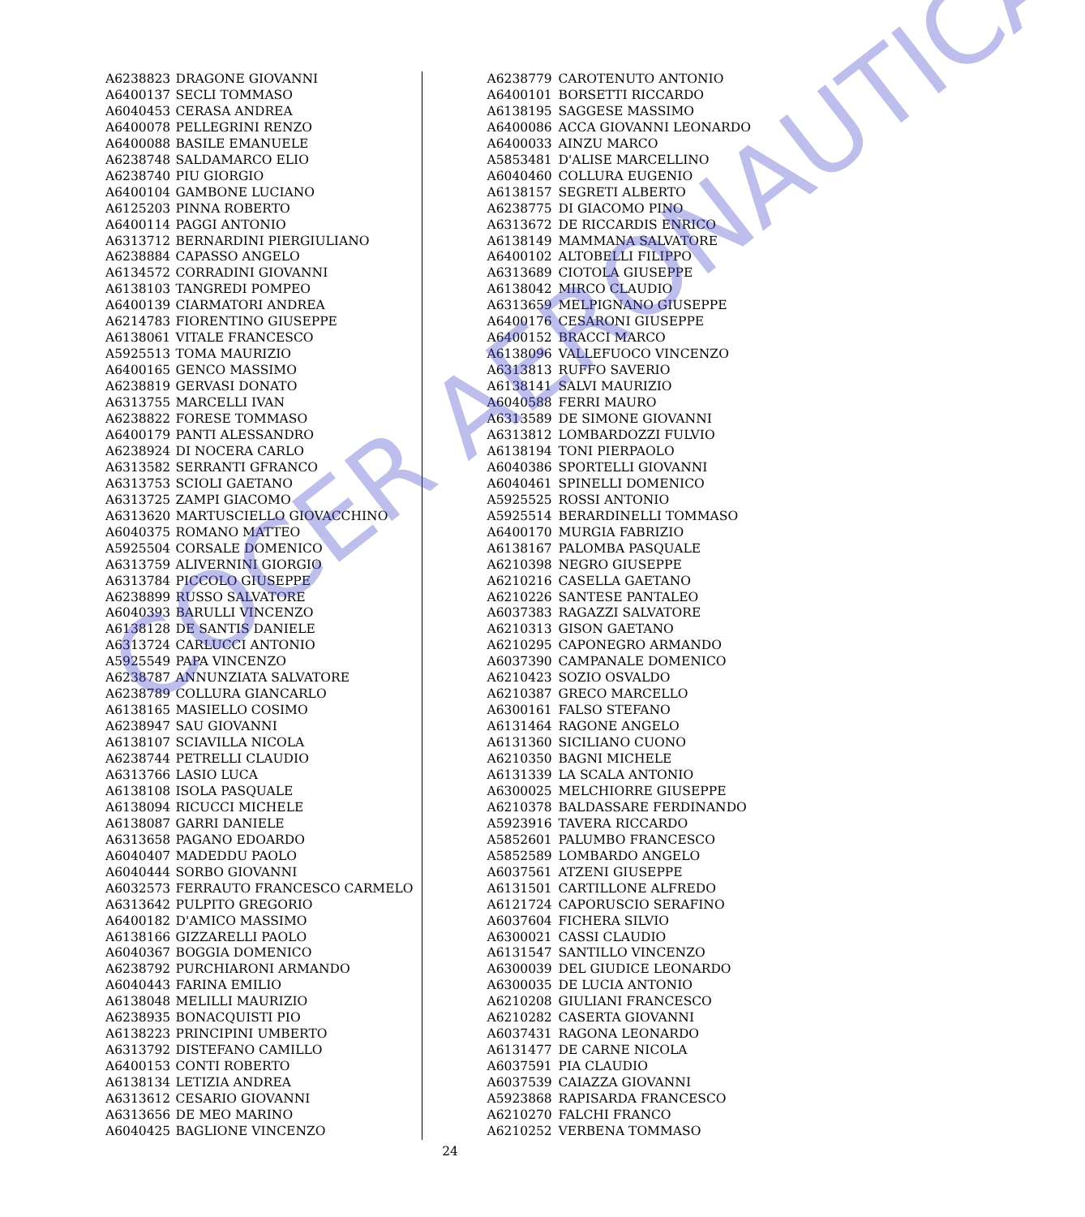| A6238823 | DRAGONE GIOVANNI |
| A6400137 | SECLI TOMMASO |
| A6040453 | CERASA ANDREA |
| A6400078 | PELLEGRINI RENZO |
| A6400088 | BASILE EMANUELE |
| A6238748 | SALDAMARCO ELIO |
| A6238740 | PIU GIORGIO |
| A6400104 | GAMBONE LUCIANO |
| A6125203 | PINNA ROBERTO |
| A6400114 | PAGGI ANTONIO |
| A6313712 | BERNARDINI PIERGIULIANO |
| A6238884 | CAPASSO ANGELO |
| A6134572 | CORRADINI GIOVANNI |
| A6138103 | TANGREDI POMPEO |
| A6400139 | CIARMATORI ANDREA |
| A6214783 | FIORENTINO GIUSEPPE |
| A6138061 | VITALE FRANCESCO |
| A5925513 | TOMA MAURIZIO |
| A6400165 | GENCO MASSIMO |
| A6238819 | GERVASI DONATO |
| A6313755 | MARCELLI IVAN |
| A6238822 | FORESE TOMMASO |
| A6400179 | PANTI ALESSANDRO |
| A6238924 | DI NOCERA CARLO |
| A6313582 | SERRANTI GFRANCO |
| A6313753 | SCIOLI GAETANO |
| A6313725 | ZAMPI GIACOMO |
| A6313620 | MARTUSCIELLO GIOVACCHINO |
| A6040375 | ROMANO MATTEO |
| A5925504 | CORSALE DOMENICO |
| A6313759 | ALIVERNINI GIORGIO |
| A6313784 | PICCOLO GIUSEPPE |
| A6238899 | RUSSO SALVATORE |
| A6040393 | BARULLI VINCENZO |
| A6138128 | DE SANTIS DANIELE |
| A6313724 | CARLUCCI ANTONIO |
| A5925549 | PAPA VINCENZO |
| A6238787 | ANNUNZIATA SALVATORE |
| A6238789 | COLLURA GIANCARLO |
| A6138165 | MASIELLO COSIMO |
| A6238947 | SAU GIOVANNI |
| A6138107 | SCIAVILLA NICOLA |
| A6238744 | PETRELLI CLAUDIO |
| A6313766 | LASIO LUCA |
| A6138108 | ISOLA PASQUALE |
| A6138094 | RICUCCI MICHELE |
| A6138087 | GARRI DANIELE |
| A6313658 | PAGANO EDOARDO |
| A6040407 | MADEDDU PAOLO |
| A6040444 | SORBO GIOVANNI |
| A6032573 | FERRAUTO FRANCESCO CARMELO |
| A6313642 | PULPITO GREGORIO |
| A6400182 | D'AMICO MASSIMO |
| A6138166 | GIZZARELLI PAOLO |
| A6040367 | BOGGIA DOMENICO |
| A6238792 | PURCHIARONI ARMANDO |
| A6040443 | FARINA EMILIO |
| A6138048 | MELILLI MAURIZIO |
| A6238935 | BONACQUISTI PIO |
| A6138223 | PRINCIPINI UMBERTO |
| A6313792 | DISTEFANO CAMILLO |
| A6400153 | CONTI ROBERTO |
| A6138134 | LETIZIA ANDREA |
| A6313612 | CESARIO GIOVANNI |
| A6313656 | DE MEO MARINO |
| A6040425 | BAGLIONE VINCENZO |
| A6238779 | CAROTENUTO ANTONIO |
| A6400101 | BORSETTI RICCARDO |
| A6138195 | SAGGESE MASSIMO |
| A6400086 | ACCA GIOVANNI LEONARDO |
| A6400033 | AINZU MARCO |
| A5853481 | D'ALISE MARCELLINO |
| A6040460 | COLLURA EUGENIO |
| A6138157 | SEGRETI ALBERTO |
| A6238775 | DI GIACOMO PINO |
| A6313672 | DE RICCARDIS ENRICO |
| A6138149 | MAMMANA SALVATORE |
| A6400102 | ALTOBELLI FILIPPO |
| A6313689 | CIOTOLA GIUSEPPE |
| A6138042 | MIRCO CLAUDIO |
| A6313659 | MELPIGNANO GIUSEPPE |
| A6400176 | CESARONI GIUSEPPE |
| A6400152 | BRACCI MARCO |
| A6138096 | VALLEFUOCO VINCENZO |
| A6313813 | RUFFO SAVERIO |
| A6138141 | SALVI MAURIZIO |
| A6040588 | FERRI MAURO |
| A6313589 | DE SIMONE GIOVANNI |
| A6313812 | LOMBARDOZZI FULVIO |
| A6138194 | TONI PIERPAOLO |
| A6040386 | SPORTELLI GIOVANNI |
| A6040461 | SPINELLI DOMENICO |
| A5925525 | ROSSI ANTONIO |
| A5925514 | BERARDINELLI TOMMASO |
| A6400170 | MURGIA FABRIZIO |
| A6138167 | PALOMBA PASQUALE |
| A6210398 | NEGRO GIUSEPPE |
| A6210216 | CASELLA GAETANO |
| A6210226 | SANTESE PANTALEO |
| A6037383 | RAGAZZI SALVATORE |
| A6210313 | GISON GAETANO |
| A6210295 | CAPONEGRO ARMANDO |
| A6037390 | CAMPANALE DOMENICO |
| A6210423 | SOZIO OSVALDO |
| A6210387 | GRECO MARCELLO |
| A6300161 | FALSO STEFANO |
| A6131464 | RAGONE ANGELO |
| A6131360 | SICILIANO CUONO |
| A6210350 | BAGNI MICHELE |
| A6131339 | LA SCALA ANTONIO |
| A6300025 | MELCHIORRE GIUSEPPE |
| A6210378 | BALDASSARE FERDINANDO |
| A5923916 | TAVERA RICCARDO |
| A5852601 | PALUMBO FRANCESCO |
| A5852589 | LOMBARDO ANGELO |
| A6037561 | ATZENI GIUSEPPE |
| A6131501 | CARTILLONE ALFREDO |
| A6121724 | CAPORUSCIO SERAFINO |
| A6037604 | FICHERA SILVIO |
| A6300021 | CASSI CLAUDIO |
| A6131547 | SANTILLO VINCENZO |
| A6300039 | DEL GIUDICE LEONARDO |
| A6300035 | DE LUCIA ANTONIO |
| A6210208 | GIULIANI FRANCESCO |
| A6210282 | CASERTA GIOVANNI |
| A6037431 | RAGONA LEONARDO |
| A6131477 | DE CARNE NICOLA |
| A6037591 | PIA CLAUDIO |
| A6037539 | CAIAZZA GIOVANNI |
| A5923868 | RAPISARDA FRANCESCO |
| A6210270 | FALCHI FRANCO |
| A6210252 | VERBENA TOMMASO |
24
COCER AERONAUTICA